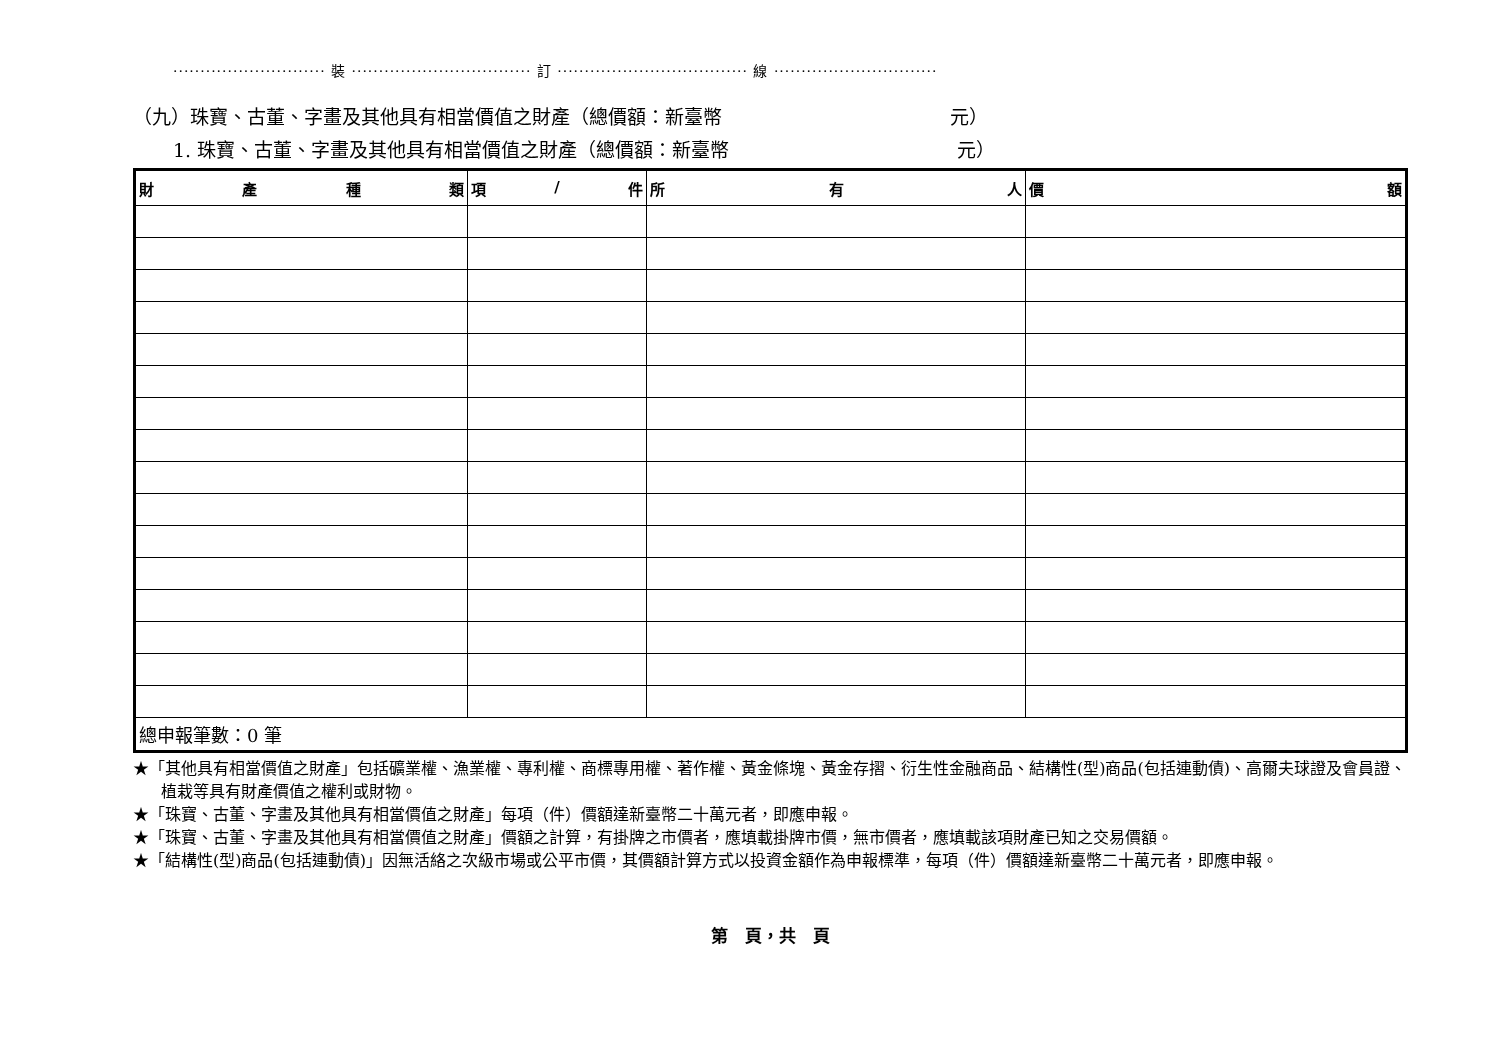···························· 裝 ································· 訂 ··································· 線 ······························
（九）珠寶、古董、字畫及其他具有相當價值之財產（總價額：新臺幣　　　　　　　　　　　　元）
1. 珠寶、古董、字畫及其他具有相當價值之財產（總價額：新臺幣　　　　　　　　　　　　元）
| 財 產 種 類 | 項 / 件 | 所 有 人 | 價 額 |
| --- | --- | --- | --- |
| 總申報筆數：0 筆 | | | |
★「其他具有相當價值之財產」包括礦業權、漁業權、專利權、商標專用權、著作權、黃金條塊、黃金存摺、衍生性金融商品、結構性(型)商品(包括連動債)、高爾夫球證及會員證、植栽等具有財產價值之權利或財物。
★「珠寶、古董、字畫及其他具有相當價值之財產」每項（件）價額達新臺幣二十萬元者，即應申報。
★「珠寶、古董、字畫及其他具有相當價值之財產」價額之計算，有掛牌之市價者，應填載掛牌市價，無市價者，應填載該項財產已知之交易價額。
★「結構性(型)商品(包括連動債)」因無活絡之次級市場或公平市價，其價額計算方式以投資金額作為申報標準，每項（件）價額達新臺幣二十萬元者，即應申報。
第　頁，共　頁